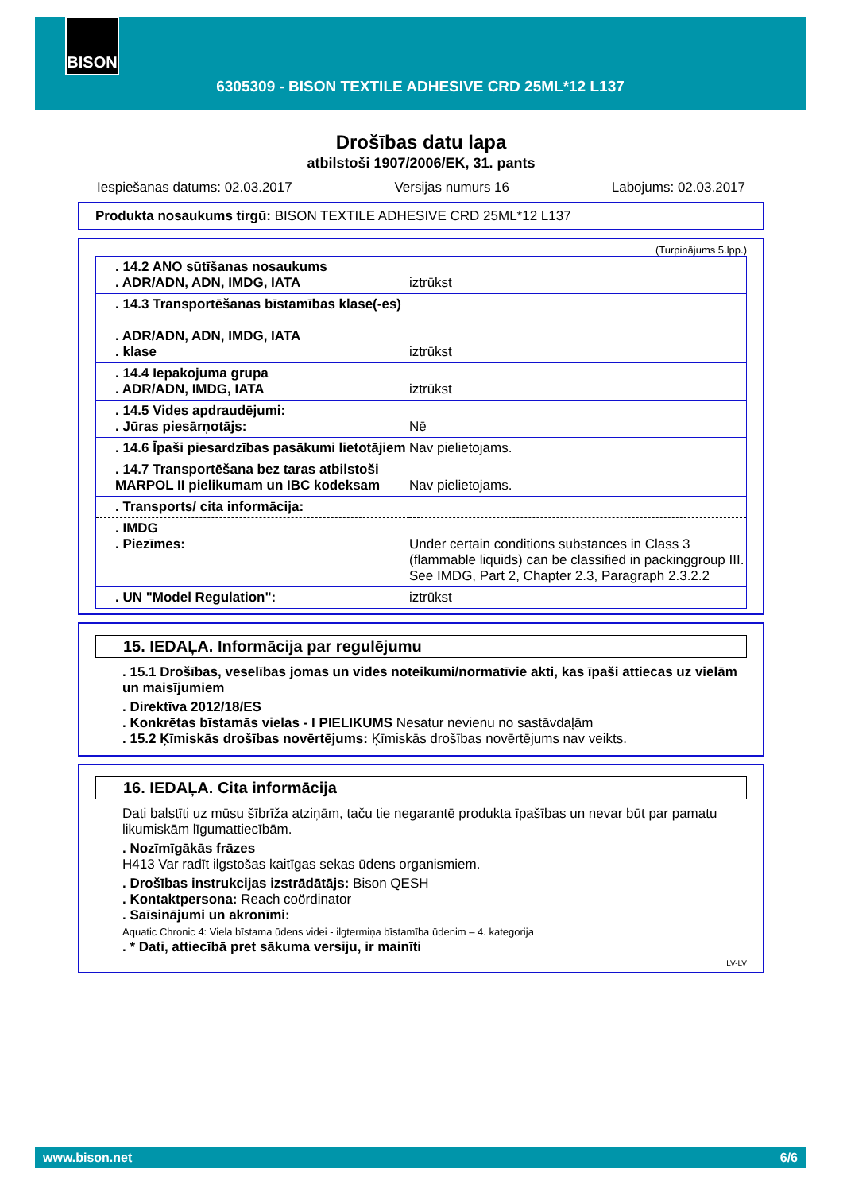BISON
6305309 - BISON TEXTILE ADHESIVE CRD 25ML*12 L137
Drošības datu lapa
atbilstoši 1907/2006/EK, 31. pants
Iespiešanas datums: 02.03.2017 Versijas numurs 16 Labojums: 02.03.2017
Produkta nosaukums tirgū: BISON TEXTILE ADHESIVE CRD 25ML*12 L137
(Turpinājums 5.lpp.)
| . 14.2 ANO sūtīšanas nosaukums . ADR/ADN, ADN, IMDG, IATA | iztrūkst |
| . 14.3 Transportēšanas bīstamības klase(-es) . ADR/ADN, ADN, IMDG, IATA . klase | iztrūkst |
| . 14.4 Iepakojuma grupa . ADR/ADN, IMDG, IATA | iztrūkst |
| . 14.5 Vides apdraudējumi: . Jūras piesārņotājs: | Nē |
| . 14.6 Īpaši piesardzības pasākumi lietotājiem | Nav pielietojams. |
| . 14.7 Transportēšana bez taras atbilstoši MARPOL II pielikumam un IBC kodeksam | Nav pielietojams. |
| . Transports/ cita informācija: | |
| . IMDG . Piezīmes: | Under certain conditions substances in Class 3 (flammable liquids) can be classified in packinggroup III. See IMDG, Part 2, Chapter 2.3, Paragraph 2.3.2.2 |
| . UN "Model Regulation": | iztrūkst |
15. IEDAĻA. Informācija par regulējumu
. 15.1 Drošības, veselības jomas un vides noteikumi/normatīvie akti, kas īpaši attiecas uz vielām un maisījumiem
. Direktīva 2012/18/ES
. Konkrētas bīstamās vielas - I PIELIKUMS Nesatur nevienu no sastāvdaļām
. 15.2 Ķīmiskās drošības novērtējums: Ķīmiskās drošības novērtējums nav veikts.
16. IEDAĻA. Cita informācija
Dati balstīti uz mūsu šībrīža atziņām, taču tie negarantē produkta īpašības un nevar būt par pamatu likumiskām līgumattiecībām.
. Nozīmīgākās frāzes
H413 Var radīt ilgstošas kaitīgas sekas ūdens organismiem.
. Drošības instrukcijas izstrādātājs: Bison QESH
. Kontaktpersona: Reach coördinator
. Saīsinājumi un akronīmi:
Aquatic Chronic 4: Viela bīstama ūdens videi - ilgtermiņa bīstamība ūdenim – 4. kategorija
. * Dati, attiecībā pret sākuma versiju, ir mainīti
LV-LV
www.bison.net 6/6